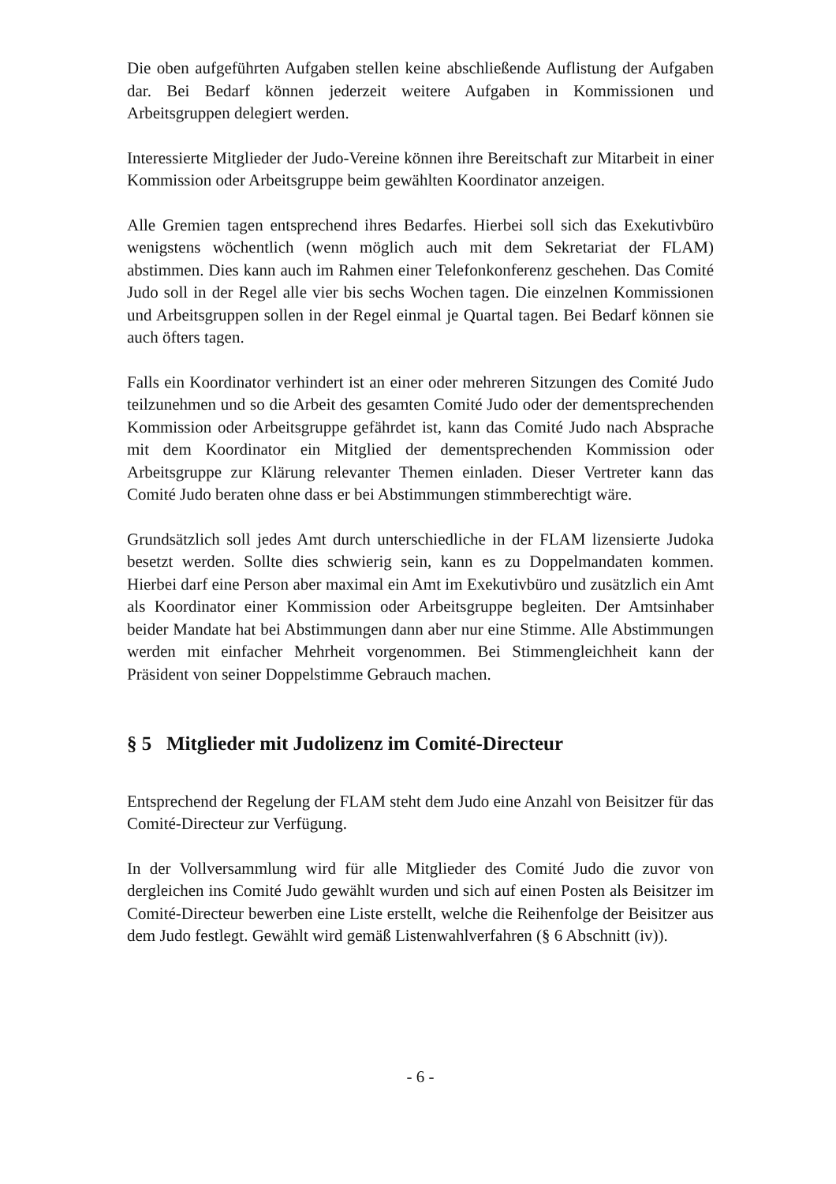Die oben aufgeführten Aufgaben stellen keine abschließende Auflistung der Aufgaben dar. Bei Bedarf können jederzeit weitere Aufgaben in Kommissionen und Arbeitsgruppen delegiert werden.
Interessierte Mitglieder der Judo-Vereine können ihre Bereitschaft zur Mitarbeit in einer Kommission oder Arbeitsgruppe beim gewählten Koordinator anzeigen.
Alle Gremien tagen entsprechend ihres Bedarfes. Hierbei soll sich das Exekutivbüro wenigstens wöchentlich (wenn möglich auch mit dem Sekretariat der FLAM) abstimmen. Dies kann auch im Rahmen einer Telefonkonferenz geschehen. Das Comité Judo soll in der Regel alle vier bis sechs Wochen tagen. Die einzelnen Kommissionen und Arbeitsgruppen sollen in der Regel einmal je Quartal tagen. Bei Bedarf können sie auch öfters tagen.
Falls ein Koordinator verhindert ist an einer oder mehreren Sitzungen des Comité Judo teilzunehmen und so die Arbeit des gesamten Comité Judo oder der dementsprechenden Kommission oder Arbeitsgruppe gefährdet ist, kann das Comité Judo nach Absprache mit dem Koordinator ein Mitglied der dementsprechenden Kommission oder Arbeitsgruppe zur Klärung relevanter Themen einladen. Dieser Vertreter kann das Comité Judo beraten ohne dass er bei Abstimmungen stimmberechtigt wäre.
Grundsätzlich soll jedes Amt durch unterschiedliche in der FLAM lizensierte Judoka besetzt werden. Sollte dies schwierig sein, kann es zu Doppelmandaten kommen. Hierbei darf eine Person aber maximal ein Amt im Exekutivbüro und zusätzlich ein Amt als Koordinator einer Kommission oder Arbeitsgruppe begleiten. Der Amtsinhaber beider Mandate hat bei Abstimmungen dann aber nur eine Stimme. Alle Abstimmungen werden mit einfacher Mehrheit vorgenommen. Bei Stimmengleichheit kann der Präsident von seiner Doppelstimme Gebrauch machen.
§ 5 Mitglieder mit Judolizenz im Comité-Directeur
Entsprechend der Regelung der FLAM steht dem Judo eine Anzahl von Beisitzer für das Comité-Directeur zur Verfügung.
In der Vollversammlung wird für alle Mitglieder des Comité Judo die zuvor von dergleichen ins Comité Judo gewählt wurden und sich auf einen Posten als Beisitzer im Comité-Directeur bewerben eine Liste erstellt, welche die Reihenfolge der Beisitzer aus dem Judo festlegt. Gewählt wird gemäß Listenwahlverfahren (§ 6 Abschnitt (iv)).
- 6 -